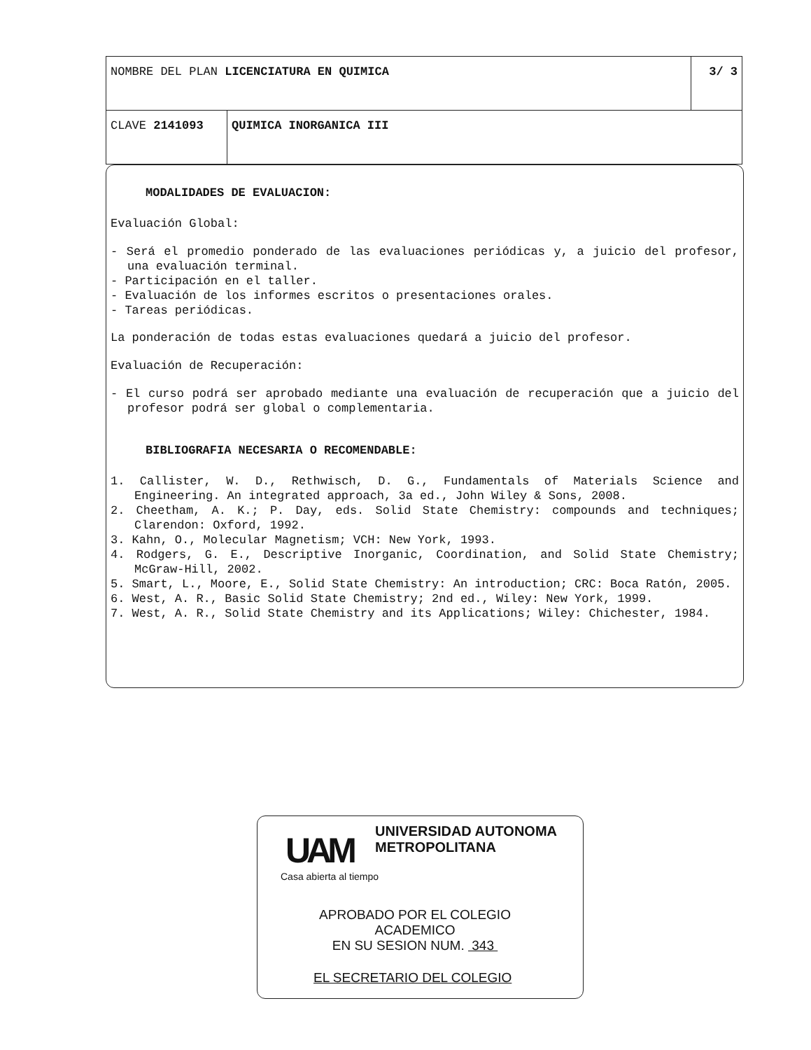| NOMBRE DEL PLAN LICENCIATURA EN QUIMICA | | 3/ 3 |
| CLAVE 2141093 | QUIMICA INORGANICA III | |
MODALIDADES DE EVALUACION:
Evaluación Global:
- Será el promedio ponderado de las evaluaciones periódicas y, a juicio del profesor, una evaluación terminal.
- Participación en el taller.
- Evaluación de los informes escritos o presentaciones orales.
- Tareas periódicas.
La ponderación de todas estas evaluaciones quedará a juicio del profesor.
Evaluación de Recuperación:
- El curso podrá ser aprobado mediante una evaluación de recuperación que a juicio del profesor podrá ser global o complementaria.
BIBLIOGRAFIA NECESARIA O RECOMENDABLE:
1. Callister, W. D., Rethwisch, D. G., Fundamentals of Materials Science and Engineering. An integrated approach, 3a ed., John Wiley & Sons, 2008.
2. Cheetham, A. K.; P. Day, eds. Solid State Chemistry: compounds and techniques; Clarendon: Oxford, 1992.
3. Kahn, O., Molecular Magnetism; VCH: New York, 1993.
4. Rodgers, G. E., Descriptive Inorganic, Coordination, and Solid State Chemistry; McGraw-Hill, 2002.
5. Smart, L., Moore, E., Solid State Chemistry: An introduction; CRC: Boca Ratón, 2005.
6. West, A. R., Basic Solid State Chemistry; 2nd ed., Wiley: New York, 1999.
7. West, A. R., Solid State Chemistry and its Applications; Wiley: Chichester, 1984.
UAM
Casa abierta al tiempo
UNIVERSIDAD AUTONOMA METROPOLITANA
APROBADO POR EL COLEGIO
ACADEMICO
EN SU SESION NUM. 343
EL SECRETARIO DEL COLEGIO